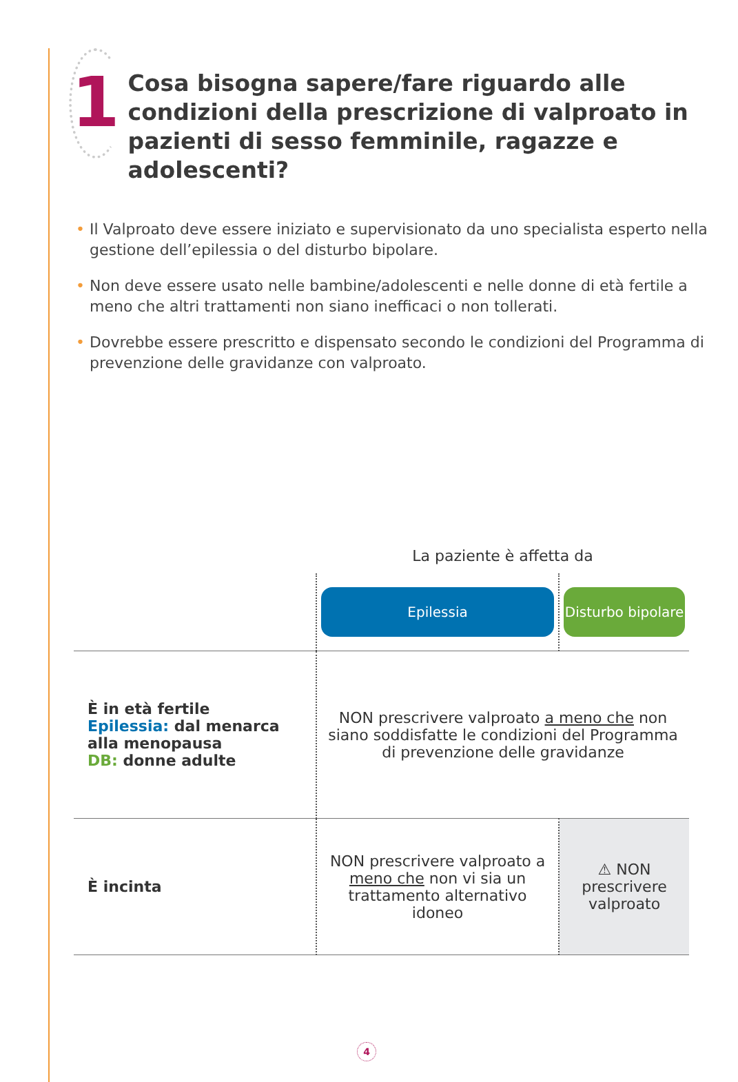1
Cosa bisogna sapere/fare riguardo alle condizioni della prescrizione di valproato in pazienti di sesso femminile, ragazze e adolescenti?
• Il Valproato deve essere iniziato e supervisionato da uno specialista esperto nella gestione dell’epilessia o del disturbo bipolare.
• Non deve essere usato nelle bambine/adolescenti e nelle donne di età fertile a meno che altri trattamenti non siano inefficaci o non tollerati.
• Dovrebbe essere prescritto e dispensato secondo le condizioni del Programma di prevenzione delle gravidanze con valproato.
| | La paziente è affetta da | |
| | Epilessia | Disturbo bipolare |
| È in età fertile Epilessia: dal menarca alla menopausa DB: donne adulte | NON prescrivere valproato a meno che non siano soddisfatte le condizioni del Programma di prevenzione delle gravidanze | |
| È incinta | NON prescrivere valproato a meno che non vi sia un trattamento alternativo idoneo | ⚠ NON prescrivere valproato |
4